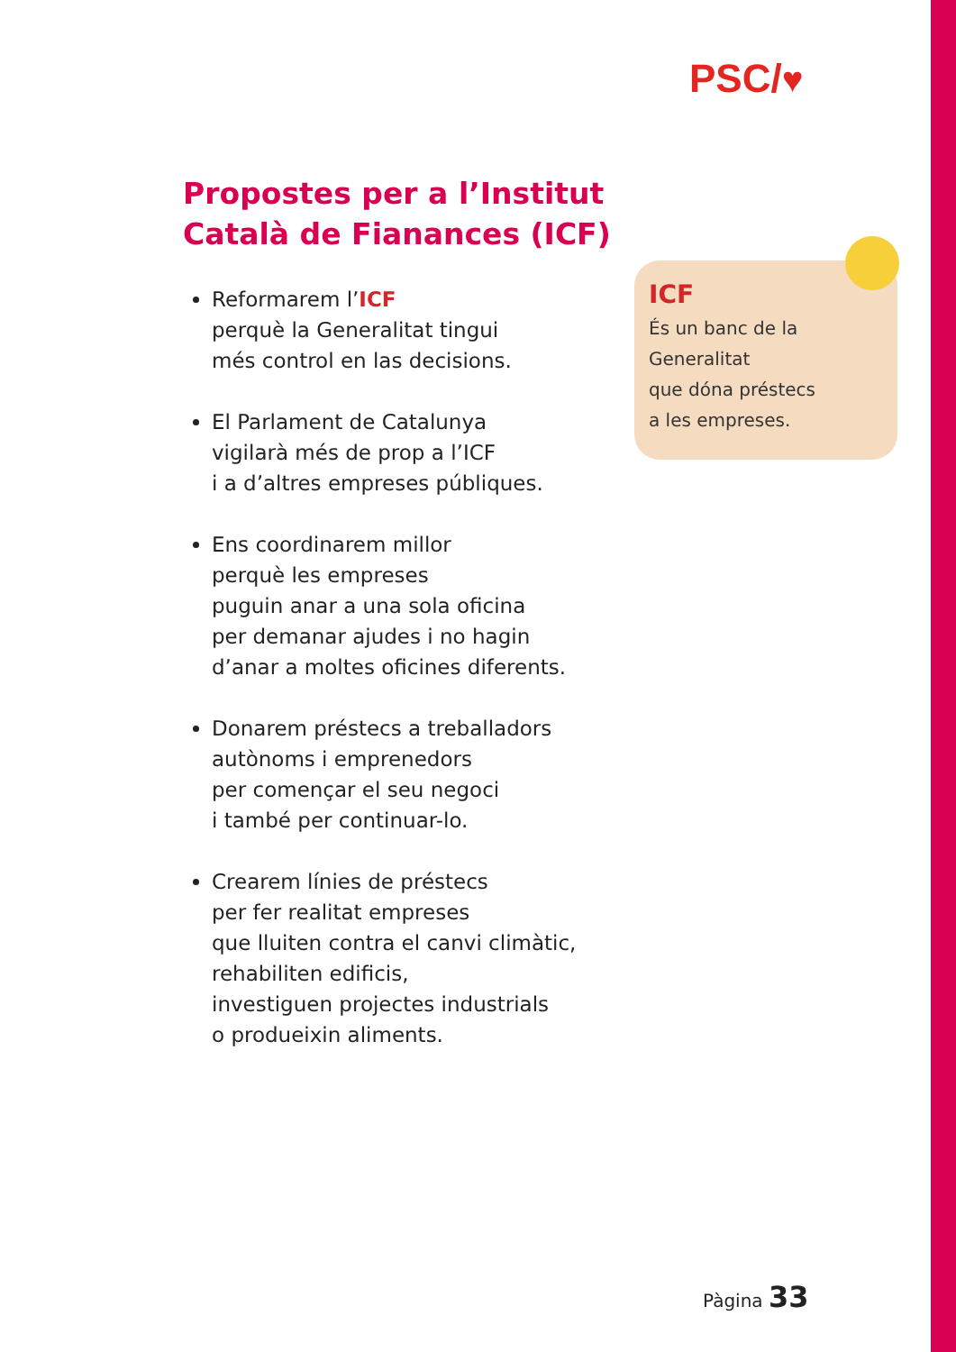PSC/♥
Propostes per a l’Institut
Català de Fianances (ICF)
Reformarem l’ICF
perquè la Generalitat tingui
més control en las decisions.
El Parlament de Catalunya
vigilarà més de prop a l’ICF
i a d’altres empreses públiques.
Ens coordinarem millor
perquè les empreses
puguin anar a una sola oficina
per demanar ajudes i no hagin
d’anar a moltes oficines diferents.
Donarem préstecs a treballadors
autònoms i emprenedors
per començar el seu negoci
i també per continuar-lo.
Crearem línies de préstecs
per fer realitat empreses
que lluiten contra el canvi climàtic,
rehabiliten edificis,
investiguen projectes industrials
o produeixin aliments.
ICF
És un banc de la
Generalitat
que dóna préstecs
a les empreses.
Pàgina 33